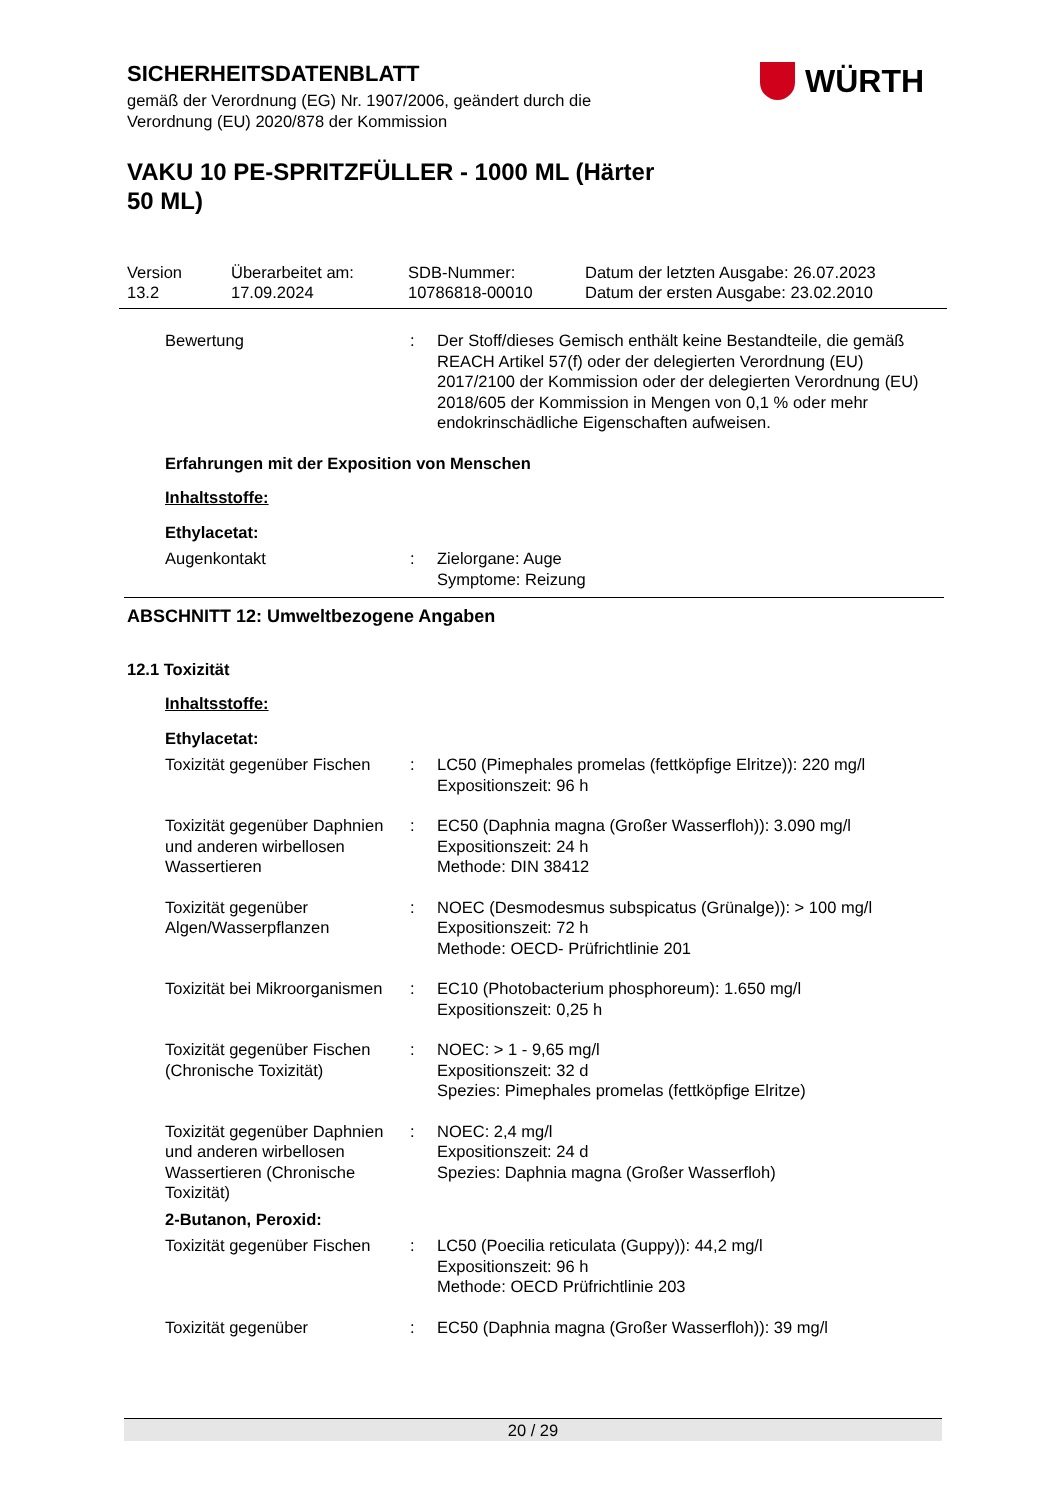SICHERHEITSDATENBLATT
gemäß der Verordnung (EG) Nr. 1907/2006, geändert durch die
Verordnung (EU) 2020/878 der Kommission
VAKU 10 PE-SPRITZFÜLLER - 1000 ML (Härter
50 ML)
WÜRTH
Version
13.2
Überarbeitet am:
17.09.2024
SDB-Nummer:
10786818-00010
Datum der letzten Ausgabe: 26.07.2023
Datum der ersten Ausgabe: 23.02.2010
Bewertung : Der Stoff/dieses Gemisch enthält keine Bestandteile, die gemäß REACH Artikel 57(f) oder der delegierten Verordnung (EU) 2017/2100 der Kommission oder der delegierten Verordnung (EU) 2018/605 der Kommission in Mengen von 0,1 % oder mehr endokrinschädliche Eigenschaften aufweisen.
Erfahrungen mit der Exposition von Menschen
Inhaltsstoffe:
Ethylacetat:
Augenkontakt : Zielorgane: Auge
Symptome: Reizung
ABSCHNITT 12: Umweltbezogene Angaben
12.1 Toxizität
Inhaltsstoffe:
Ethylacetat:
Toxizität gegenüber Fischen
: LC50 (Pimephales promelas (fettköpfige Elritze)): 220 mg/l
Expositionszeit: 96 h
Toxizität gegenüber Daphnien und anderen wirbellosen Wassertieren
: EC50 (Daphnia magna (Großer Wasserfloh)): 3.090 mg/l
Expositionszeit: 24 h
Methode: DIN 38412
Toxizität gegenüber Algen/Wasserpflanzen
: NOEC (Desmodesmus subspicatus (Grünalge)): > 100 mg/l
Expositionszeit: 72 h
Methode: OECD- Prüfrichtlinie 201
Toxizität bei Mikroorganismen
: EC10 (Photobacterium phosphoreum): 1.650 mg/l
Expositionszeit: 0,25 h
Toxizität gegenüber Fischen (Chronische Toxizität)
: NOEC: > 1 - 9,65 mg/l
Expositionszeit: 32 d
Spezies: Pimephales promelas (fettköpfige Elritze)
Toxizität gegenüber Daphnien und anderen wirbellosen Wassertieren (Chronische Toxizität)
: NOEC: 2,4 mg/l
Expositionszeit: 24 d
Spezies: Daphnia magna (Großer Wasserfloh)
2-Butanon, Peroxid:
Toxizität gegenüber Fischen
: LC50 (Poecilia reticulata (Guppy)): 44,2 mg/l
Expositionszeit: 96 h
Methode: OECD Prüfrichtlinie 203
Toxizität gegenüber : EC50 (Daphnia magna (Großer Wasserfloh)): 39 mg/l
20 / 29